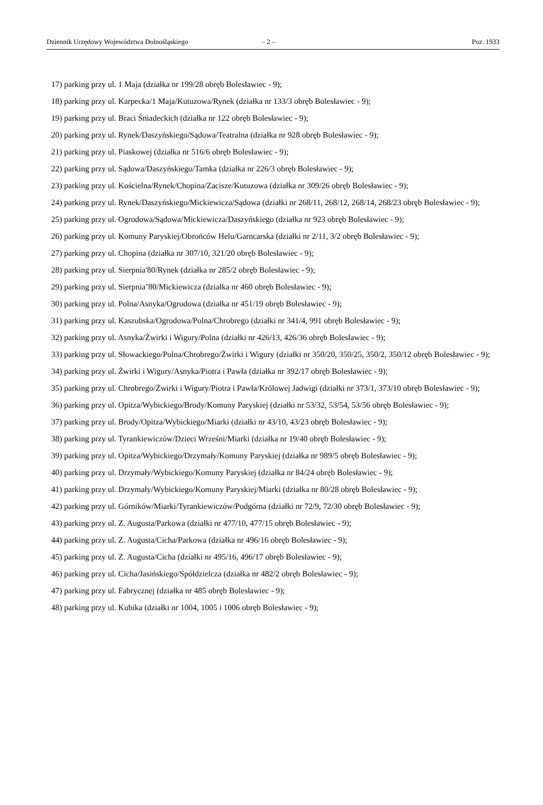Dziennik Urzędowy Województwa Dolnośląskiego – 2 – Poz. 1933
17) parking przy ul. 1 Maja (działka nr 199/28 obręb Bolesławiec - 9);
18) parking przy ul. Karpecka/1 Maja/Kutuzowa/Rynek (działka nr 133/3 obręb Bolesławiec - 9);
19) parking przy ul. Braci Śniadeckich (działka nr 122 obręb Bolesławiec - 9);
20) parking przy ul. Rynek/Daszyńskiego/Sądowa/Teatralna (działka nr 928 obręb Bolesławiec - 9);
21) parking przy ul. Piaskowej (działka nr 516/6 obręb Bolesławiec - 9);
22) parking przy ul. Sądowa/Daszyńskiego/Tamka (działka nr 226/3 obręb Bolesławiec - 9);
23) parking przy ul. Kościelna/Rynek/Chopina/Zacisze/Kutuzowa (działka nr 309/26 obręb Bolesławiec - 9);
24) parking przy ul. Rynek/Daszyńskiego/Mickiewicza/Sądowa (działki nr 268/11, 268/12, 268/14, 268/23 obręb Bolesławiec - 9);
25) parking przy ul. Ogrodowa/Sądowa/Mickiewicza/Daszyńskiego (działka nr 923 obręb Bolesławiec - 9);
26) parking przy ul. Komuny Paryskiej/Obrońców Helu/Garncarska (działki nr 2/11, 3/2 obręb Bolesławiec - 9);
27) parking przy ul. Chopina (działka nr 307/10, 321/20 obręb Bolesławiec - 9);
28) parking przy ul. Sierpnia'80/Rynek (działka nr 285/2 obręb Bolesławiec - 9);
29) parking przy ul. Sierpnia’80/Mickiewicza (działka nr 460 obręb Bolesławiec - 9);
30) parking przy ul. Polna/Asnyka/Ogrodowa (działka nr 451/19 obręb Bolesławiec - 9);
31) parking przy ul. Kaszubska/Ogrodowa/Polna/Chrobrego (działki nr 341/4, 991 obręb Bolesławiec - 9);
32) parking przy ul. Asnyka/Żwirki i Wigury/Polna (działki nr 426/13, 426/36 obręb Bolesławiec - 9);
33) parking przy ul. Słowackiego/Polna/Chrobrego/Żwirki i Wigury (działki nr 350/20, 350/25, 350/2, 350/12 obręb Bolesławiec - 9);
34) parking przy ul. Żwirki i Wigury/Asnyka/Piotra i Pawła (działka nr 392/17 obręb Bolesławiec - 9);
35) parking przy ul. Chrobrego/Żwirki i Wigury/Piotra i Pawła/Królowej Jadwigi (działki nr 373/1, 373/10 obręb Bolesławiec - 9);
36) parking przy ul. Opitza/Wybickiego/Brody/Komuny Paryskiej (działki nr 53/32, 53/54, 53/56 obręb Bolesławiec - 9);
37) parking przy ul. Brody/Opitza/Wybickiego/Miarki (działki nr 43/10, 43/23 obręb Bolesławiec - 9);
38) parking przy ul. Tyrankiewiczów/Dzieci Wrześni/Miarki (działka nr 19/40 obręb Bolesławiec - 9);
39) parking przy ul. Opitza/Wybickiego/Drzymały/Komuny Paryskiej (działka nr 989/5 obręb Bolesławiec - 9);
40) parking przy ul. Drzymały/Wybickiego/Komuny Paryskiej (działka nr 84/24 obręb Bolesławiec - 9);
41) parking przy ul. Drzymały/Wybickiego/Komuny Paryskiej/Miarki (działka nr 80/28 obręb Bolesławiec - 9);
42) parking przy ul. Górników/Miarki/Tyrankiewiczów/Podgórna (działki nr 72/9, 72/30 obręb Bolesławiec - 9);
43) parking przy ul. Z. Augusta/Parkowa (działki nr 477/10, 477/15 obręb Bolesławiec - 9);
44) parking przy ul. Z. Augusta/Cicha/Parkowa (działka nr 496/16 obręb Bolesławiec - 9);
45) parking przy ul. Z. Augusta/Cicha (działki nr 495/16, 496/17 obręb Bolesławiec - 9);
46) parking przy ul. Cicha/Jasińskiego/Spółdzielcza (działka nr 482/2 obręb Bolesławiec - 9);
47) parking przy ul. Fabrycznej (działka nr 485 obręb Bolesławiec - 9);
48) parking przy ul. Kubika (działki nr 1004, 1005 i 1006 obręb Bolesławiec - 9);